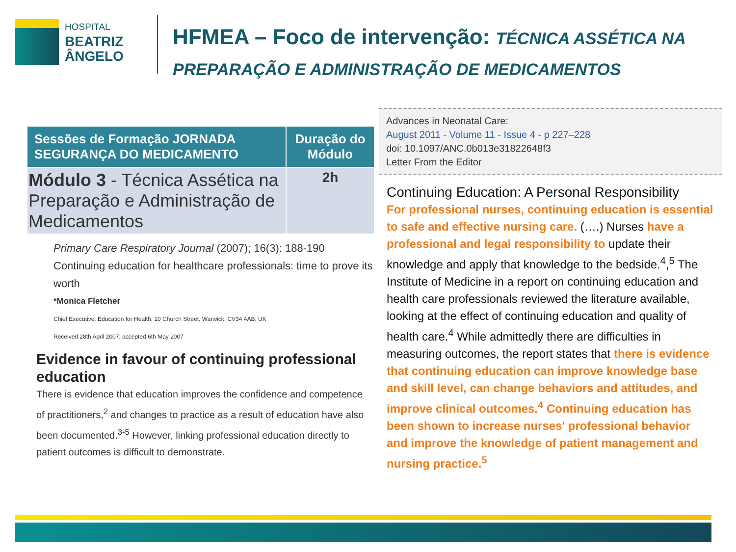HOSPITAL
BEATRIZ
ÂNGELO
HFMEA – Foco de intervenção: TÉCNICA ASSÉTICA NA
PREPARAÇÃO E ADMINISTRAÇÃO DE MEDICAMENTOS
| Sessões de Formação JORNADA SEGURANÇA DO MEDICAMENTO | Duração do Módulo |
| --- | --- |
| Módulo 3 - Técnica Assética na Preparação e Administração de Medicamentos | 2h |
Primary Care Respiratory Journal (2007); 16(3): 188-190
Continuing education for healthcare professionals: time to prove its worth
*Monica Fletcher
Chief Executive, Education for Health, 10 Church Street, Warwick, CV34 4AB, UK
Received 28th April 2007; accepted 6th May 2007
Evidence in favour of continuing professional education
There is evidence that education improves the confidence and competence of practitioners,<sup>2</sup> and changes to practice as a result of education have also been documented.<sup>3-5</sup> However, linking professional education directly to patient outcomes is difficult to demonstrate.
Advances in Neonatal Care:
August 2011 - Volume 11 - Issue 4 - p 227–228
doi: 10.1097/ANC.0b013e31822648f3
Letter From the Editor
Continuing Education: A Personal Responsibility
For professional nurses, continuing education is essential to safe and effective nursing care. (….) Nurses have a professional and legal responsibility to update their knowledge and apply that knowledge to the bedside.<sup>4</sup>,<sup>5</sup> The Institute of Medicine in a report on continuing education and health care professionals reviewed the literature available, looking at the effect of continuing education and quality of health care.<sup>4</sup> While admittedly there are difficulties in measuring outcomes, the report states that there is evidence that continuing education can improve knowledge base and skill level, can change behaviors and attitudes, and improve clinical outcomes.<sup>4</sup> Continuing education has been shown to increase nurses' professional behavior and improve the knowledge of patient management and nursing practice.<sup>5</sup>